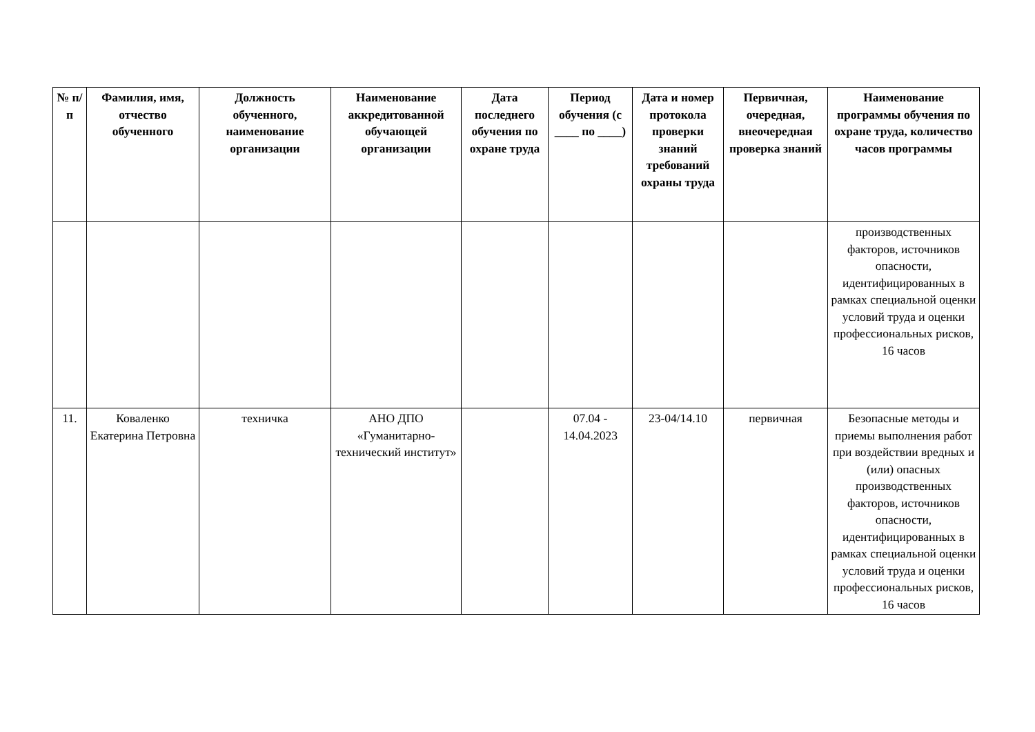| № п/п | Фамилия, имя, отчество обученного | Должность обученного, наименование организации | Наименование аккредитованной обучающей организации | Дата последнего обучения по охране труда | Период обучения (с ____ по ____) | Дата и номер протокола проверки знаний требований охраны труда | Первичная, очередная, внеочередная проверка знаний | Наименование программы обучения по охране труда, количество часов программы |
| --- | --- | --- | --- | --- | --- | --- | --- | --- |
| | | | | | | | | производственных факторов, источников опасности, идентифицированных в рамках специальной оценки условий труда и оценки профессиональных рисков, 16 часов |
| 11. | Коваленко Екатерина Петровна | техничка | АНО ДПО «Гуманитарно-технический институт» | | 07.04 - 14.04.2023 | 23-04/14.10 | первичная | Безопасные методы и приемы выполнения работ при воздействии вредных и (или) опасных производственных факторов, источников опасности, идентифицированных в рамках специальной оценки условий труда и оценки профессиональных рисков, 16 часов |